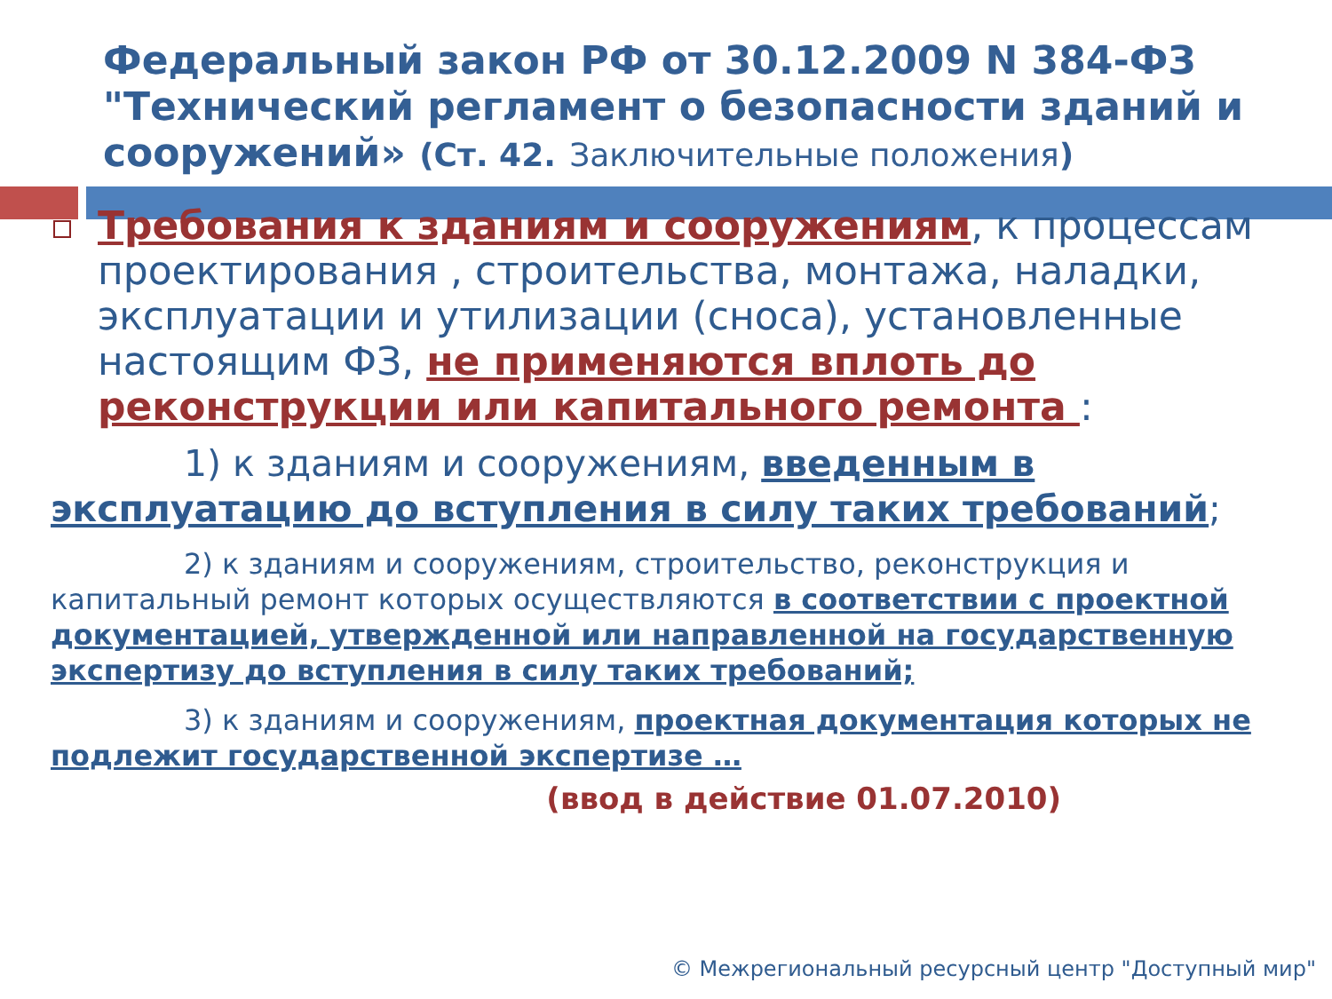Федеральный закон РФ от 30.12.2009 N 384-ФЗ "Технический регламент о безопасности зданий и сооружений» (Ст. 42. Заключительные положения)
Требования к зданиям и сооружениям, к процессам проектирования , строительства, монтажа, наладки, эксплуатации и утилизации (сноса), установленные настоящим ФЗ, не применяются вплоть до реконструкции или капитального ремонта :
1) к зданиям и сооружениям, введенным в эксплуатацию до вступления в силу таких требований;
2) к зданиям и сооружениям, строительство, реконструкция и капитальный ремонт которых осуществляются в соответствии с проектной документацией, утвержденной или направленной на государственную экспертизу до вступления в силу таких требований;
3) к зданиям и сооружениям, проектная документация которых не подлежит государственной экспертизе …
(ввод в действие 01.07.2010)
© Межрегиональный ресурсный центр "Доступный мир"